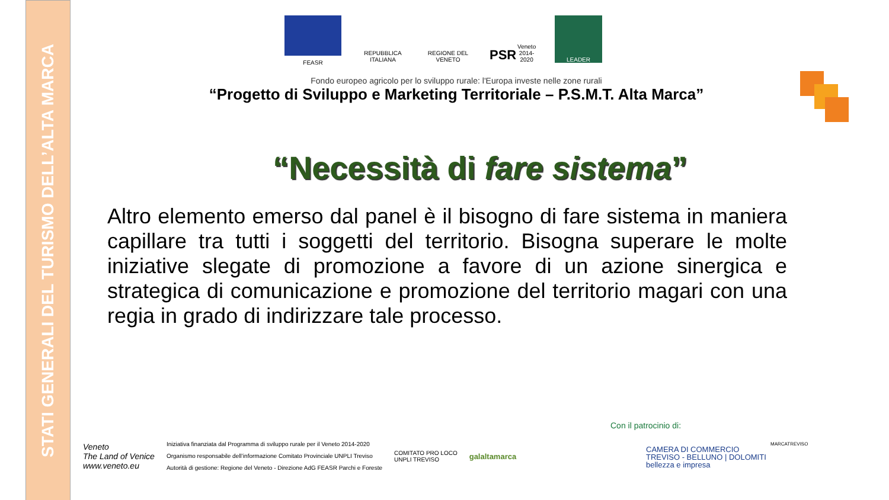STATI GENERALI DEL TURISMO DELL’ALTA MARCA
FEASR
REPUBBLICA ITALIANA
REGIONE DEL VENETO
PSR
Veneto 2014-2020
LEADER
Fondo europeo agricolo per lo sviluppo rurale: l'Europa investe nelle zone rurali
“Progetto di Sviluppo e Marketing Territoriale – P.S.M.T. Alta Marca”
“Necessità di fare sistema”
Altro elemento emerso dal panel è il bisogno di fare sistema in maniera capillare tra tutti i soggetti del territorio. Bisogna superare le molte iniziative slegate di promozione a favore di un azione sinergica e strategica di comunicazione e promozione del territorio magari con una regia in grado di indirizzare tale processo.
Con il patrocinio di:
Veneto
The Land of Venice
www.veneto.eu
Iniziativa finanziata dal Programma di sviluppo rurale per il Veneto 2014-2020
Organismo responsabile dell’informazione Comitato Provinciale UNPLI Treviso
Autorità di gestione: Regione del Veneto - Direzione AdG FEASR Parchi e Foreste
COMITATO PRO LOCO
UNPLI TREVISO
galaltamarca
CAMERA DI COMMERCIO
TREVISO - BELLUNO | DOLOMITI
bellezza e impresa
MARCATREVISO